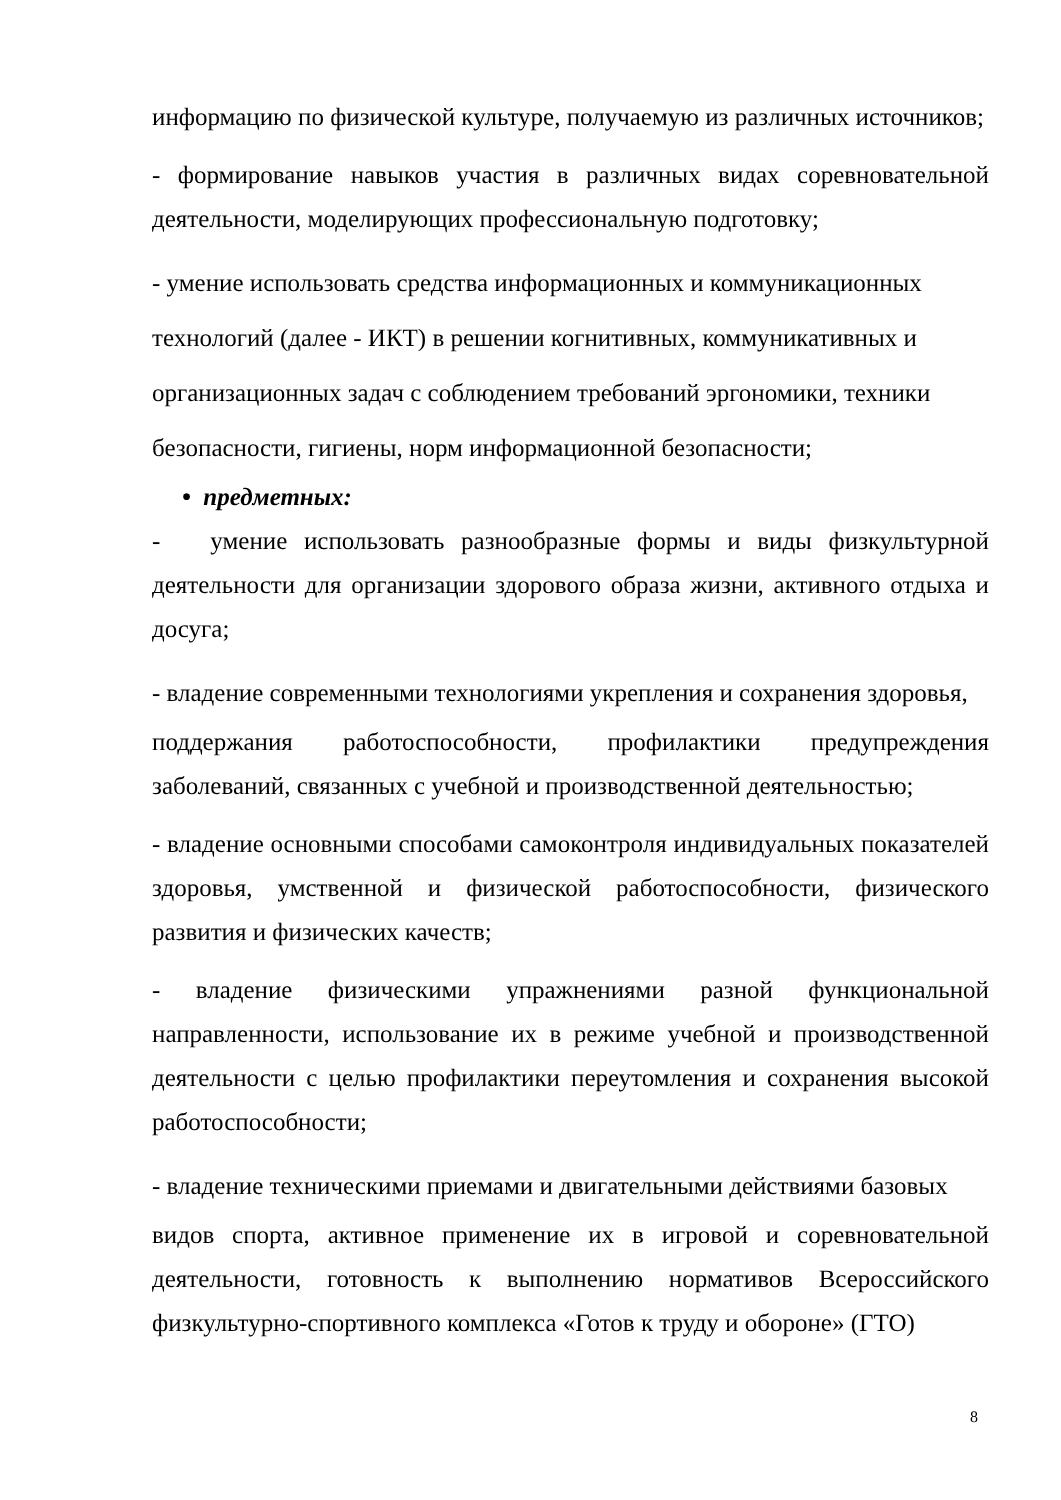информацию по физической культуре, получаемую из различных источников;
- формирование навыков участия в различных видах соревновательной деятельности, моделирующих профессиональную подготовку;
- умение использовать средства информационных и коммуникационных
технологий (далее - ИКТ) в решении когнитивных, коммуникативных и
организационных задач с соблюдением требований эргономики, техники
безопасности, гигиены, норм информационной безопасности;
• предметных:
- умение использовать разнообразные формы и виды физкультурной деятельности для организации здорового образа жизни, активного отдыха и досуга;
- владение современными технологиями укрепления и сохранения здоровья,
поддержания работоспособности, профилактики предупреждения заболеваний, связанных с учебной и производственной деятельностью;
- владение основными способами самоконтроля индивидуальных показателей здоровья, умственной и физической работоспособности, физического развития и физических качеств;
- владение физическими упражнениями разной функциональной направленности, использование их в режиме учебной и производственной деятельности с целью профилактики переутомления и сохранения высокой работоспособности;
- владение техническими приемами и двигательными действиями базовых
видов спорта, активное применение их в игровой и соревновательной деятельности, готовность к выполнению нормативов Всероссийского физкультурно-спортивного комплекса «Готов к труду и обороне» (ГТО)
8